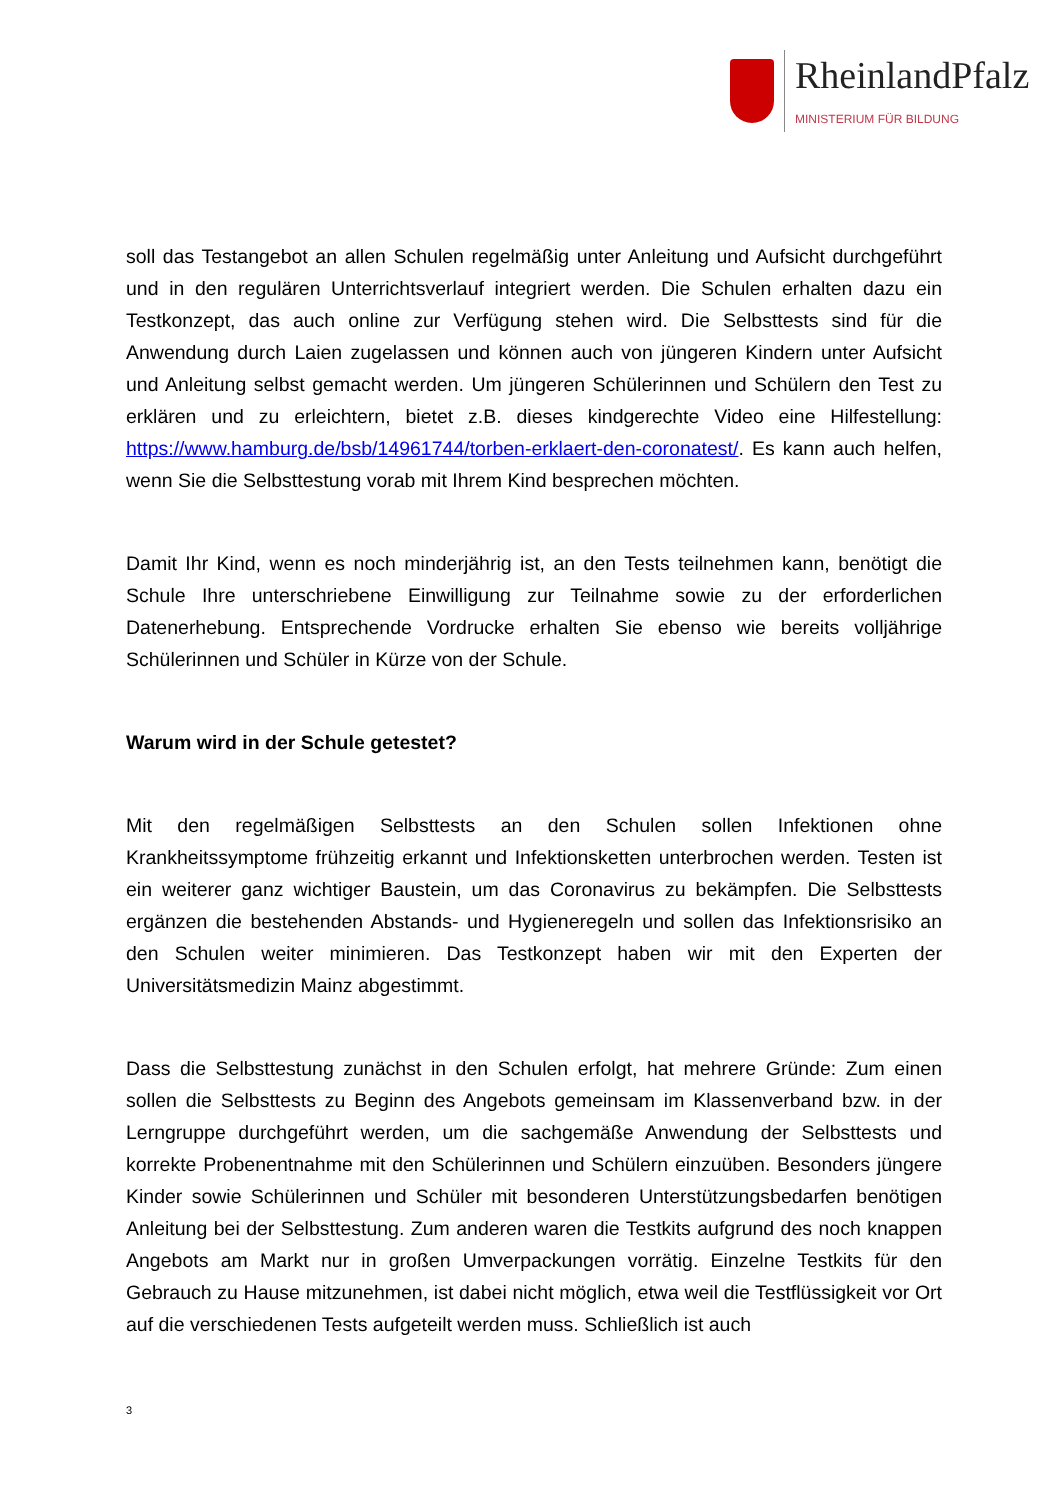RheinlandPfalz
MINISTERIUM FÜR BILDUNG
soll das Testangebot an allen Schulen regelmäßig unter Anleitung und Aufsicht durchgeführt und in den regulären Unterrichtsverlauf integriert werden. Die Schulen erhalten dazu ein Testkonzept, das auch online zur Verfügung stehen wird. Die Selbsttests sind für die Anwendung durch Laien zugelassen und können auch von jüngeren Kindern unter Aufsicht und Anleitung selbst gemacht werden. Um jüngeren Schülerinnen und Schülern den Test zu erklären und zu erleichtern, bietet z.B. dieses kindgerechte Video eine Hilfestellung: https://www.hamburg.de/bsb/14961744/torben-erklaert-den-coronatest/. Es kann auch helfen, wenn Sie die Selbsttestung vorab mit Ihrem Kind besprechen möchten.
Damit Ihr Kind, wenn es noch minderjährig ist, an den Tests teilnehmen kann, benötigt die Schule Ihre unterschriebene Einwilligung zur Teilnahme sowie zu der erforderlichen Datenerhebung. Entsprechende Vordrucke erhalten Sie ebenso wie bereits volljährige Schülerinnen und Schüler in Kürze von der Schule.
Warum wird in der Schule getestet?
Mit den regelmäßigen Selbsttests an den Schulen sollen Infektionen ohne Krankheitssymptome frühzeitig erkannt und Infektionsketten unterbrochen werden. Testen ist ein weiterer ganz wichtiger Baustein, um das Coronavirus zu bekämpfen. Die Selbsttests ergänzen die bestehenden Abstands- und Hygieneregeln und sollen das Infektionsrisiko an den Schulen weiter minimieren. Das Testkonzept haben wir mit den Experten der Universitätsmedizin Mainz abgestimmt.
Dass die Selbsttestung zunächst in den Schulen erfolgt, hat mehrere Gründe: Zum einen sollen die Selbsttests zu Beginn des Angebots gemeinsam im Klassenverband bzw. in der Lerngruppe durchgeführt werden, um die sachgemäße Anwendung der Selbsttests und korrekte Probenentnahme mit den Schülerinnen und Schülern einzuüben. Besonders jüngere Kinder sowie Schülerinnen und Schüler mit besonderen Unterstützungsbedarfen benötigen Anleitung bei der Selbsttestung. Zum anderen waren die Testkits aufgrund des noch knappen Angebots am Markt nur in großen Umverpackungen vorrätig. Einzelne Testkits für den Gebrauch zu Hause mitzunehmen, ist dabei nicht möglich, etwa weil die Testflüssigkeit vor Ort auf die verschiedenen Tests aufgeteilt werden muss. Schließlich ist auch
3